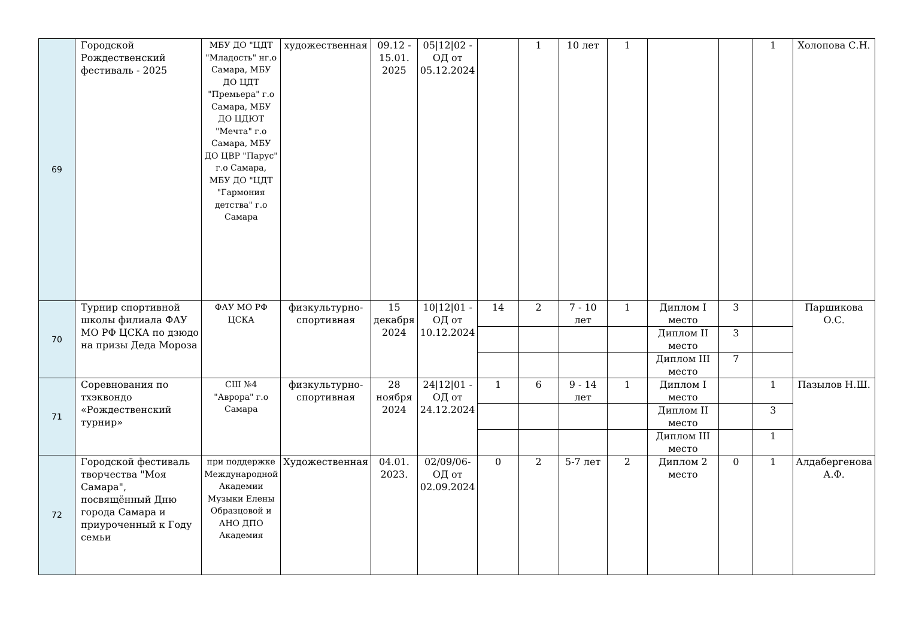| 69 | Городской Рождественский фестиваль - 2025 | МБУ ДО "ЦДТ "Младость" нг.о Самара, МБУ ДО ЦДТ "Премьера" г.о Самара, МБУ ДО ЦДЮТ "Мечта" г.о Самара, МБУ ДО ЦВР "Парус" г.о Самара, МБУ ДО "ЦДТ "Гармония детства" г.о Самара | художественная | 09.12 - 15.01. 2025 | 05/12/02 - ОД от 05.12.2024 | | 1 | 10 лет | 1 | | | 1 | Холопова С.Н. |
| 70 | Турнир спортивной школы филиала ФАУ МО РФ ЦСКА по дзюдо на призы Деда Мороза | ФАУ МО РФ ЦСКА | физкультурно-спортивная | 15 декабря 2024 | 10/12/01 - ОД от 10.12.2024 | 14 | 2 | 7 - 10 лет | 1 | Диплом I место | 3 | | Паршикова О.С. |
| | | | | | | | | | | Диплом II место | 3 | | |
| | | | | | | | | | | Диплом III место | 7 | | |
| 71 | Соревнования по тхэквондо «Рождественский турнир» | СШ №4 "Аврора" г.о Самара | физкультурно-спортивная | 28 ноября 2024 | 24/12/01 - ОД от 24.12.2024 | 1 | 6 | 9 - 14 лет | 1 | Диплом I место | | 1 | Пазылов Н.Ш. |
| | | | | | | | | | | Диплом II место | | 3 | |
| | | | | | | | | | | Диплом III место | | 1 | |
| 72 | Городской фестиваль творчества "Моя Самара", посвящённый Дню города Самара и приуроченный к Году семьи | при поддержке Международной Академии Музыки Елены Образцовой и АНО ДПО Академия | Художественная | 04.01. 2023. | 02/09/06-ОД от 02.09.2024 | 0 | 2 | 5-7 лет | 2 | Диплом 2 место | 0 | 1 | Алдабергенова А.Ф. |